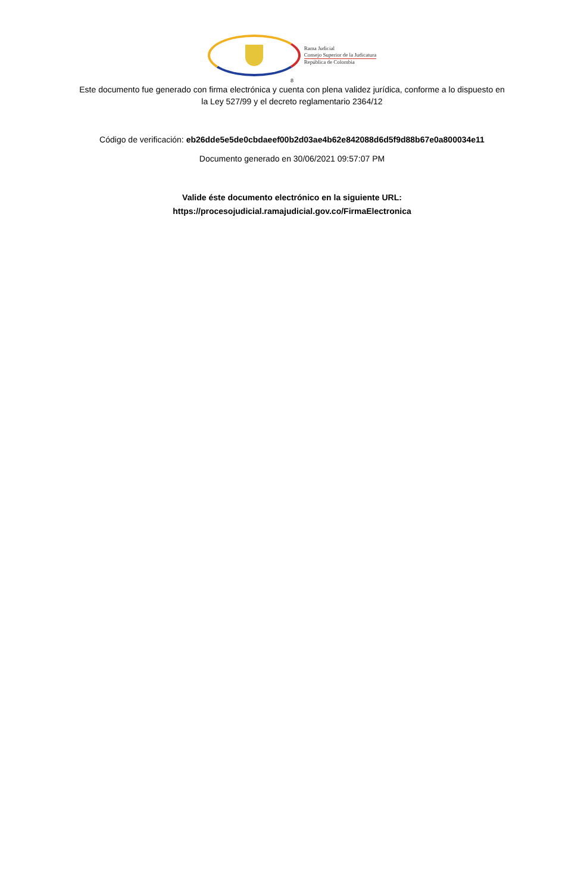Rama Judicial
Consejo Superior de la Judicatura
República de Colombia
8
Este documento fue generado con firma electrónica y cuenta con plena validez jurídica, conforme a lo dispuesto en la Ley 527/99 y el decreto reglamentario 2364/12
Código de verificación: eb26dde5e5de0cbdaeef00b2d03ae4b62e842088d6d5f9d88b67e0a800034e11
Documento generado en 30/06/2021 09:57:07 PM
Valide éste documento electrónico en la siguiente URL:
https://procesojudicial.ramajudicial.gov.co/FirmaElectronica